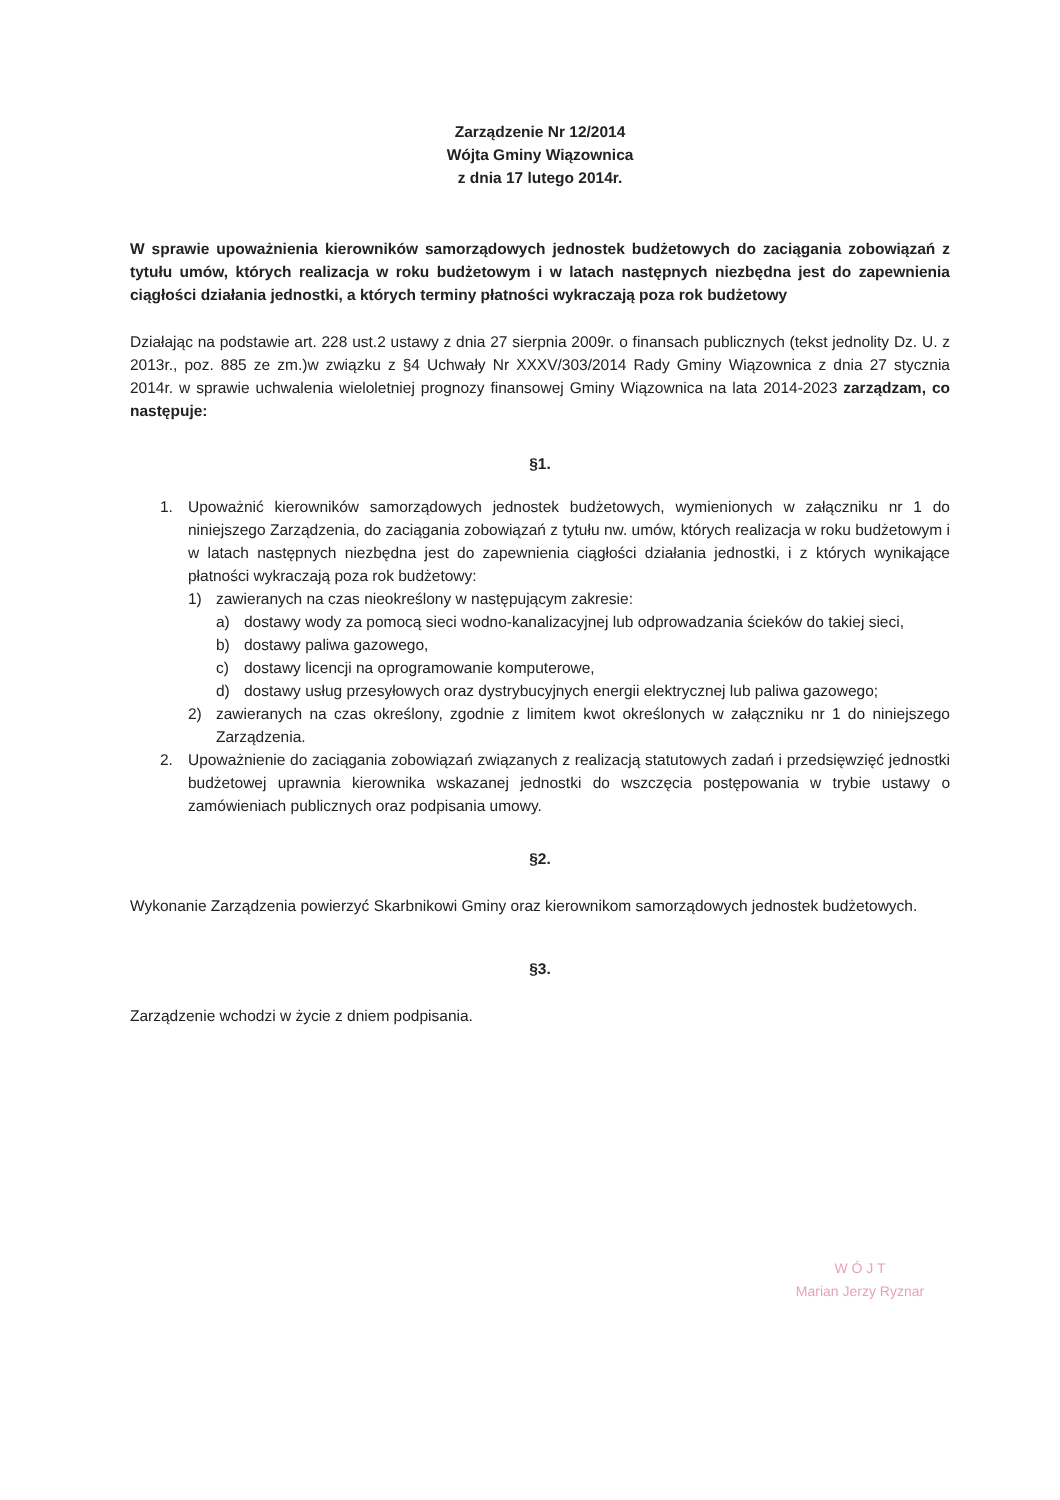Zarządzenie Nr 12/2014
Wójta Gminy Wiązownica
z dnia 17 lutego 2014r.
W sprawie upoważnienia kierowników samorządowych jednostek budżetowych do zaciągania zobowiązań z tytułu umów, których realizacja w roku budżetowym i w latach następnych niezbędna jest do zapewnienia ciągłości działania jednostki, a których terminy płatności wykraczają poza rok budżetowy
Działając na podstawie art. 228 ust.2 ustawy z dnia 27 sierpnia 2009r. o finansach publicznych (tekst jednolity Dz. U. z 2013r., poz. 885 ze zm.)w związku z §4 Uchwały Nr XXXV/303/2014 Rady Gminy Wiązownica z dnia 27 stycznia 2014r. w sprawie uchwalenia wieloletniej prognozy finansowej Gminy Wiązownica na lata 2014-2023 zarządzam, co następuje:
§1.
1. Upoważnić kierowników samorządowych jednostek budżetowych, wymienionych w załączniku nr 1 do niniejszego Zarządzenia, do zaciągania zobowiązań z tytułu nw. umów, których realizacja w roku budżetowym i w latach następnych niezbędna jest do zapewnienia ciągłości działania jednostki, i z których wynikające płatności wykraczają poza rok budżetowy:
1) zawieranych na czas nieokreślony w następującym zakresie:
a) dostawy wody za pomocą sieci wodno-kanalizacyjnej lub odprowadzania ścieków do takiej sieci,
b) dostawy paliwa gazowego,
c) dostawy licencji na oprogramowanie komputerowe,
d) dostawy usług przesyłowych oraz dystrybucyjnych energii elektrycznej lub paliwa gazowego;
2) zawieranych na czas określony, zgodnie z limitem kwot określonych w załączniku nr 1 do niniejszego Zarządzenia.
2. Upoważnienie do zaciągania zobowiązań związanych z realizacją statutowych zadań i przedsięwzięć jednostki budżetowej uprawnia kierownika wskazanej jednostki do wszczęcia postępowania w trybie ustawy o zamówieniach publicznych oraz podpisania umowy.
§2.
Wykonanie Zarządzenia powierzyć Skarbnikowi Gminy oraz kierownikom samorządowych jednostek budżetowych.
§3.
Zarządzenie wchodzi w życie z dniem podpisania.
W Ó J T
Marian Jerzy Ryznar